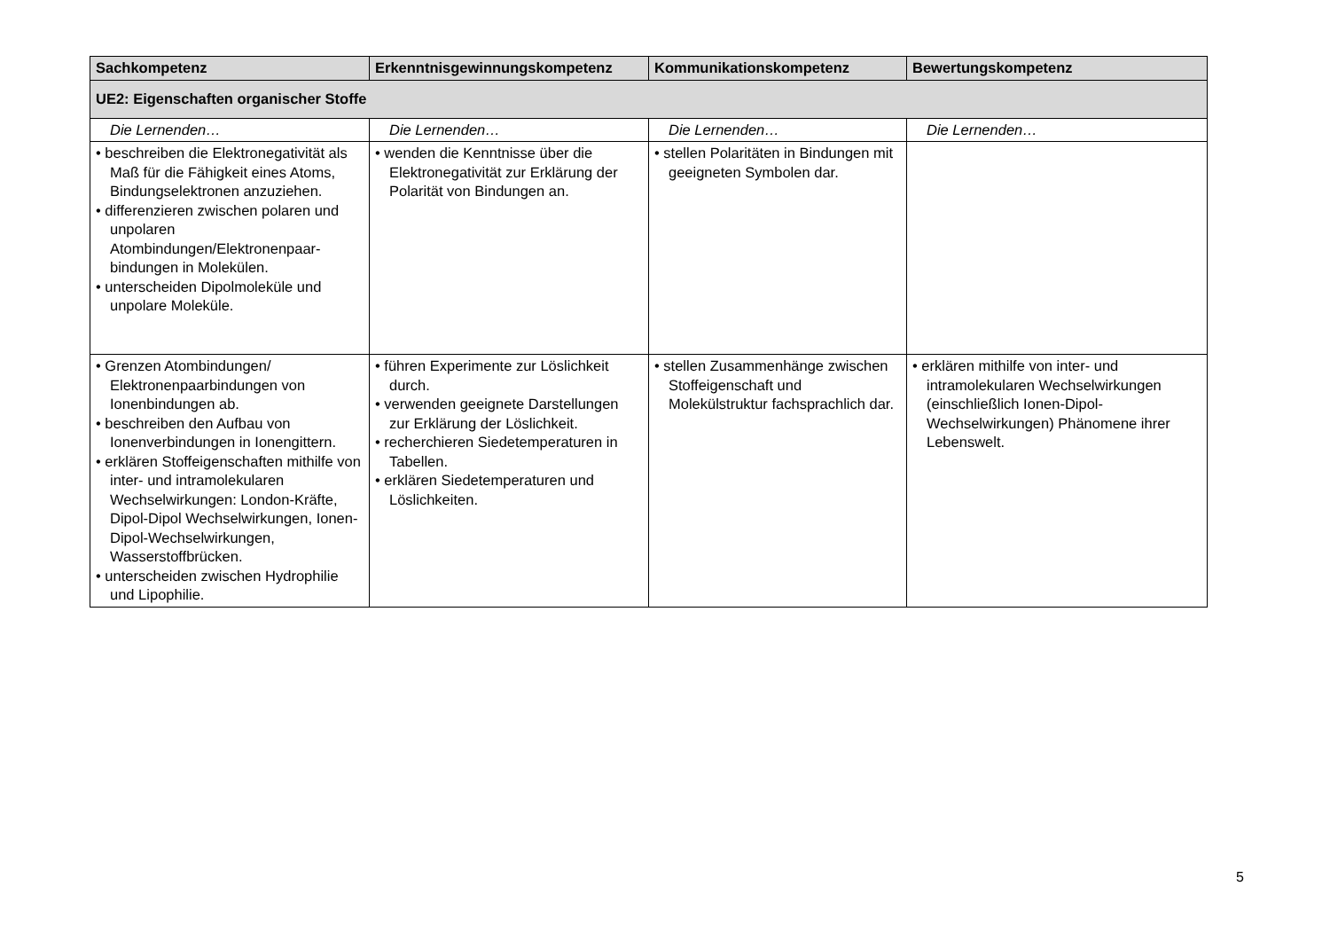| Sachkompetenz | Erkenntnisgewinnungskompetenz | Kommunikationskompetenz | Bewertungskompetenz |
| --- | --- | --- | --- |
| UE2: Eigenschaften organischer Stoffe | | | |
| Die Lernenden… | Die Lernenden… | Die Lernenden… | Die Lernenden… |
| • beschreiben die Elektronegativität als Maß für die Fähigkeit eines Atoms, Bindungselektronen anzuziehen. • differenzieren zwischen polaren und unpolaren Atombindungen/Elektronenpaar-bindungen in Molekülen. • unterscheiden Dipolmoleküle und unpolare Moleküle. | • wenden die Kenntnisse über die Elektronegativität zur Erklärung der Polarität von Bindungen an. | • stellen Polaritäten in Bindungen mit geeigneten Symbolen dar. | |
| • Grenzen Atombindungen/ Elektronenpaarbindungen von Ionenbindungen ab. • beschreiben den Aufbau von Ionenverbindungen in Ionengittern. • erklären Stoffeigenschaften mithilfe von inter- und intramolekularen Wechselwirkungen: London-Kräfte, Dipol-Dipol Wechselwirkungen, Ionen-Dipol-Wechselwirkungen, Wasserstoffbrücken. • unterscheiden zwischen Hydrophilie und Lipophilie. | • führen Experimente zur Löslichkeit durch. • verwenden geeignete Darstellungen zur Erklärung der Löslichkeit. • recherchieren Siedetemperaturen in Tabellen. • erklären Siedetemperaturen und Löslichkeiten. | • stellen Zusammenhänge zwischen Stoffeigenschaft und Molekülstruktur fachsprachlich dar. | • erklären mithilfe von inter- und intramolekularen Wechselwirkungen (einschließlich Ionen-Dipol-Wechselwirkungen) Phänomene ihrer Lebenswelt. |
5